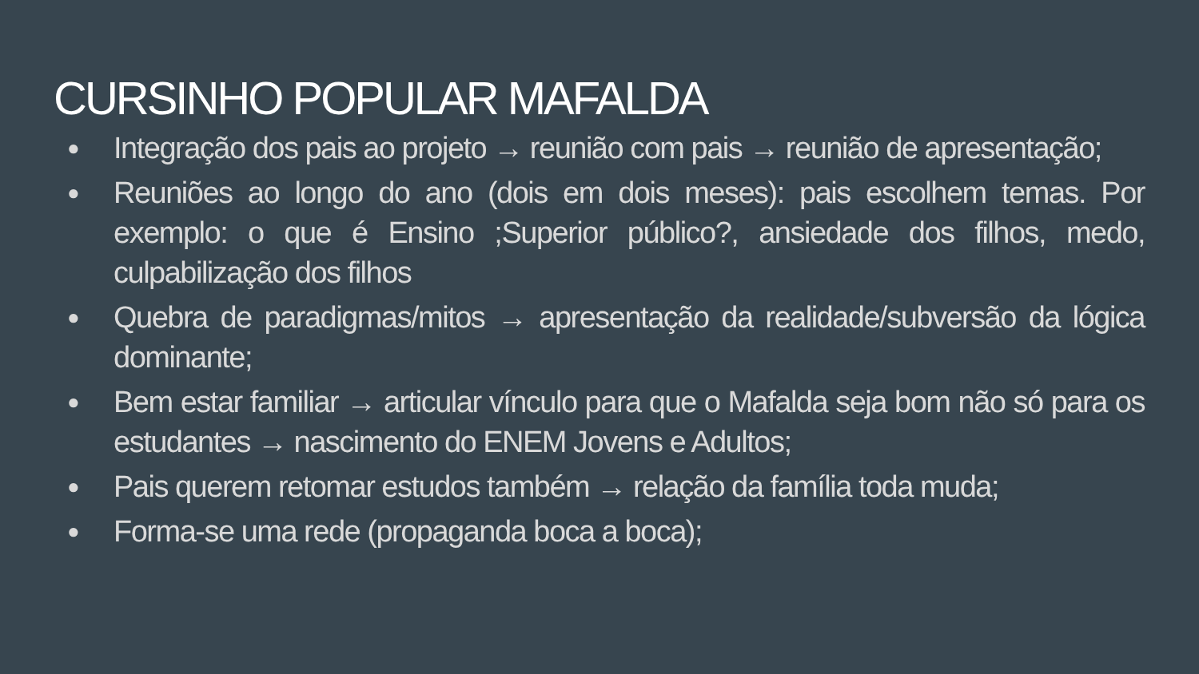CURSINHO POPULAR MAFALDA
● Integração dos pais ao projeto → reunião com pais → reunião de apresentação;
● Reuniões ao longo do ano (dois em dois meses): pais escolhem temas. Por exemplo: o que é Ensino ;Superior público?, ansiedade dos filhos, medo, culpabilização dos filhos
● Quebra de paradigmas/mitos → apresentação da realidade/subversão da lógica dominante;
● Bem estar familiar → articular vínculo para que o Mafalda seja bom não só para os estudantes → nascimento do ENEM Jovens e Adultos;
● Pais querem retomar estudos também → relação da família toda muda;
● Forma-se uma rede (propaganda boca a boca);